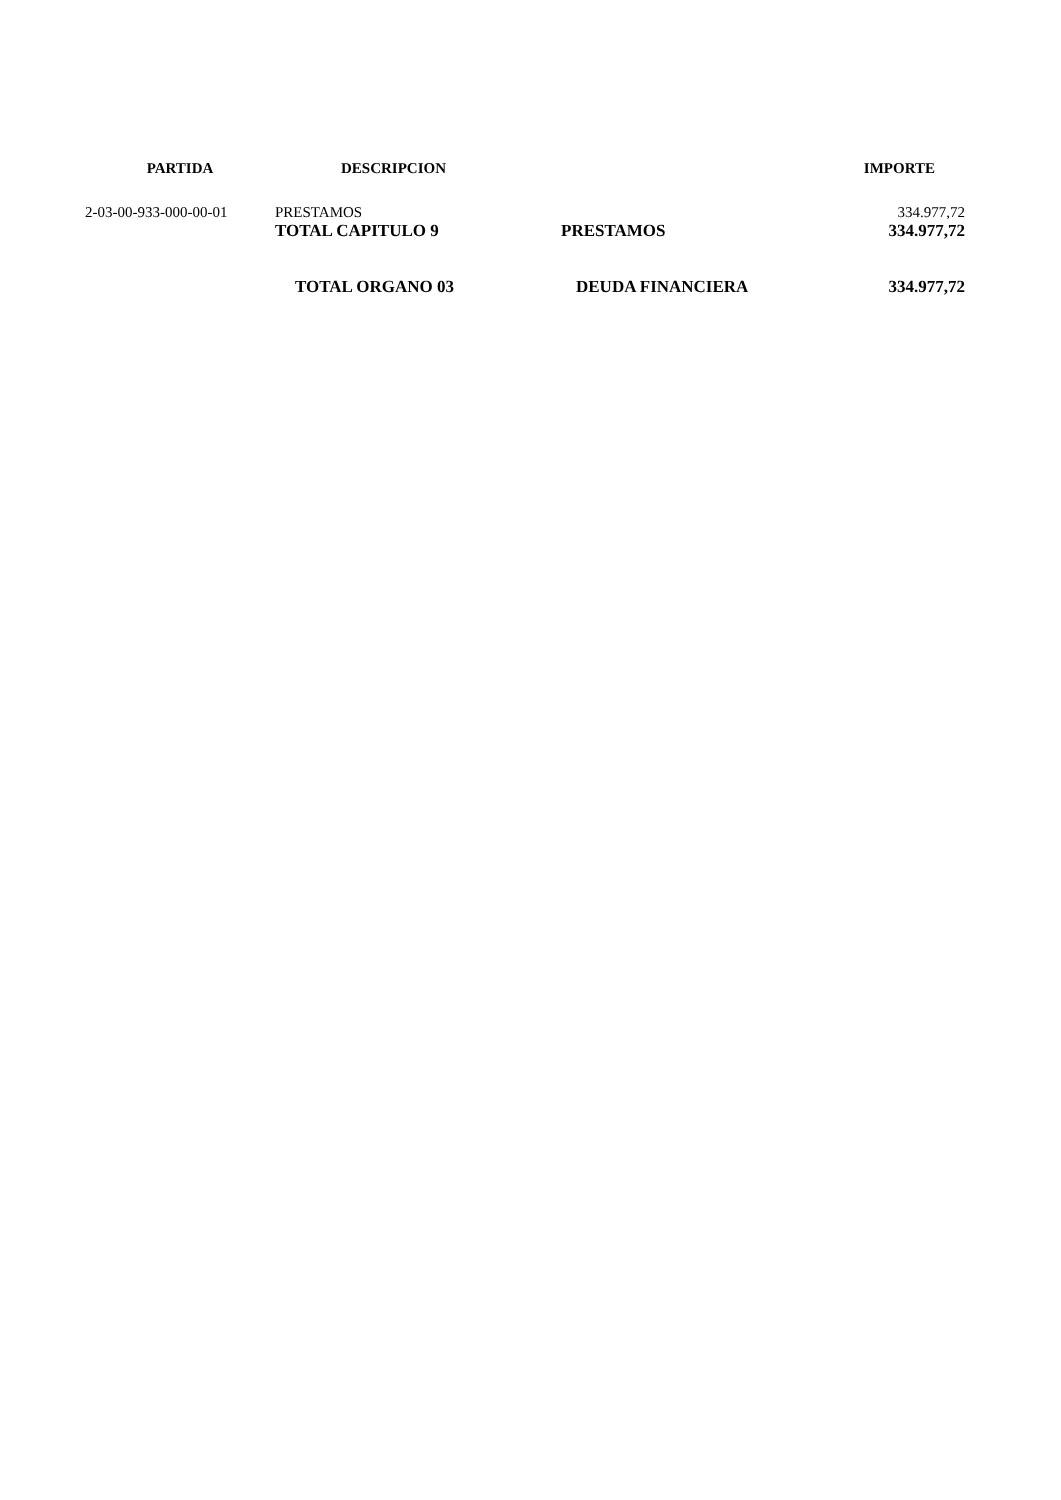| PARTIDA | DESCRIPCION | | IMPORTE |
| --- | --- | --- | --- |
| 2-03-00-933-000-00-01 | PRESTAMOS | | 334.977,72 |
| | TOTAL CAPITULO 9 | PRESTAMOS | 334.977,72 |
| | TOTAL ORGANO 03 | DEUDA FINANCIERA | 334.977,72 |